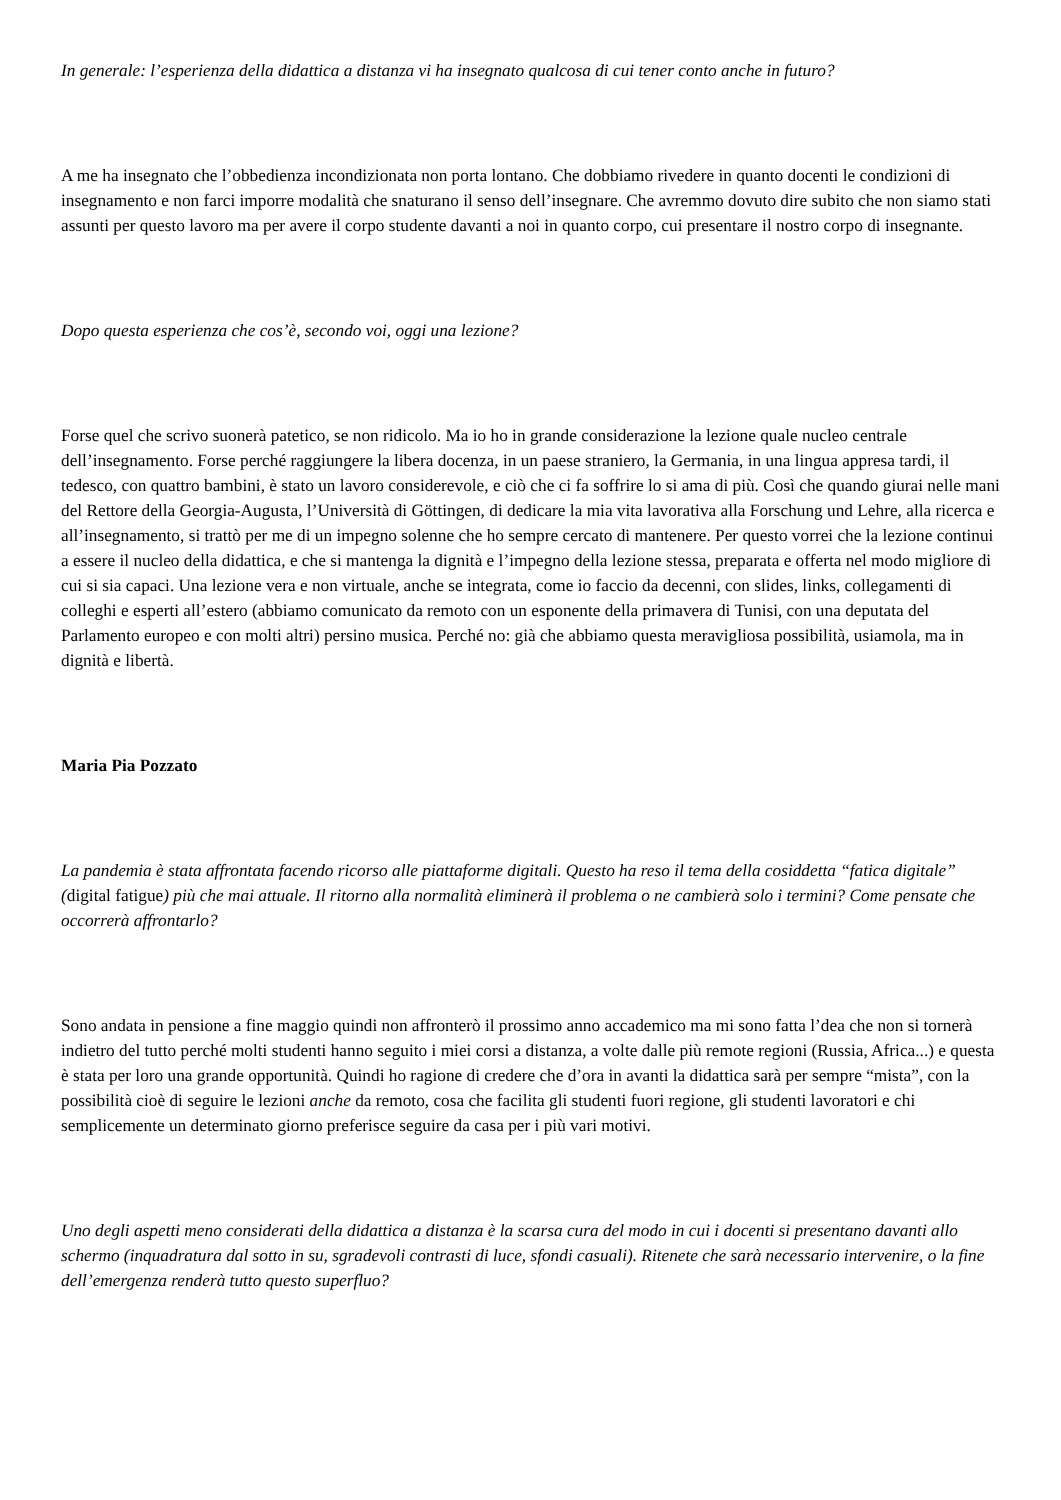In generale: l’esperienza della didattica a distanza vi ha insegnato qualcosa di cui tener conto anche in futuro?
A me ha insegnato che l’obbedienza incondizionata non porta lontano. Che dobbiamo rivedere in quanto docenti le condizioni di insegnamento e non farci imporre modalità che snaturano il senso dell’insegnare. Che avremmo dovuto dire subito che non siamo stati assunti per questo lavoro ma per avere il corpo studente davanti a noi in quanto corpo, cui presentare il nostro corpo di insegnante.
Dopo questa esperienza che cos’è, secondo voi, oggi una lezione?
Forse quel che scrivo suonerà patetico, se non ridicolo. Ma io ho in grande considerazione la lezione quale nucleo centrale dell’insegnamento. Forse perché raggiungere la libera docenza, in un paese straniero, la Germania, in una lingua appresa tardi, il tedesco, con quattro bambini, è stato un lavoro considerevole, e ciò che ci fa soffrire lo si ama di più. Così che quando giurai nelle mani del Rettore della Georgia-Augusta, l’Università di Göttingen, di dedicare la mia vita lavorativa alla Forschung und Lehre, alla ricerca e all’insegnamento, si trattò per me di un impegno solenne che ho sempre cercato di mantenere. Per questo vorrei che la lezione continui a essere il nucleo della didattica, e che si mantenga la dignità e l’impegno della lezione stessa, preparata e offerta nel modo migliore di cui si sia capaci. Una lezione vera e non virtuale, anche se integrata, come io faccio da decenni, con slides, links, collegamenti di colleghi e esperti all’estero (abbiamo comunicato da remoto con un esponente della primavera di Tunisi, con una deputata del Parlamento europeo e con molti altri) persino musica. Perché no: già che abbiamo questa meravigliosa possibilità, usiamola, ma in dignità e libertà.
Maria Pia Pozzato
La pandemia è stata affrontata facendo ricorso alle piattaforme digitali. Questo ha reso il tema della cosiddetta “fatica digitale” (digital fatigue) più che mai attuale. Il ritorno alla normalità eliminerà il problema o ne cambierà solo i termini? Come pensate che occorrerà affrontarlo?
Sono andata in pensione a fine maggio quindi non affronterò il prossimo anno accademico ma mi sono fatta l’dea che non si tornerà indietro del tutto perché molti studenti hanno seguito i miei corsi a distanza, a volte dalle più remote regioni (Russia, Africa...) e questa è stata per loro una grande opportunità. Quindi ho ragione di credere che d’ora in avanti la didattica sarà per sempre “mista”, con la possibilità cioè di seguire le lezioni anche da remoto, cosa che facilita gli studenti fuori regione, gli studenti lavoratori e chi semplicemente un determinato giorno preferisce seguire da casa per i più vari motivi.
Uno degli aspetti meno considerati della didattica a distanza è la scarsa cura del modo in cui i docenti si presentano davanti allo schermo (inquadratura dal sotto in su, sgradevoli contrasti di luce, sfondi casuali). Ritenete che sarà necessario intervenire, o la fine dell’emergenza renderà tutto questo superfluo?